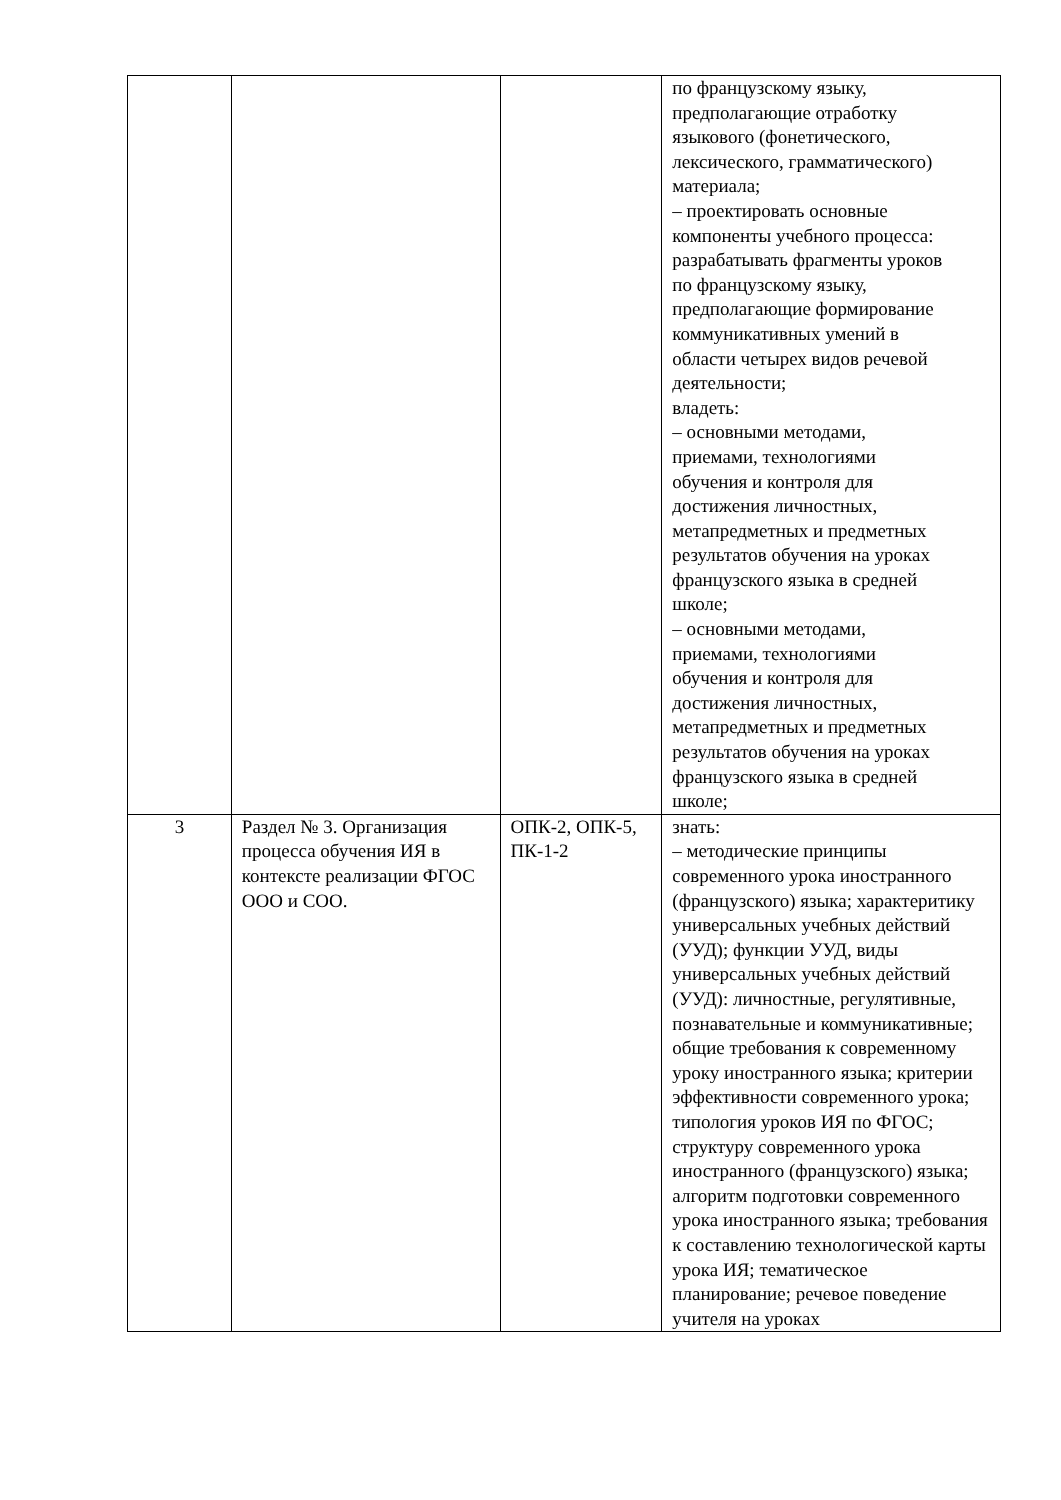| | | | по французскому языку, предполагающие отработку языкового (фонетического, лексического, грамматического) материала; – проектировать основные компоненты учебного процесса: разрабатывать фрагменты уроков по французскому языку, предполагающие формирование коммуникативных умений в области четырех видов речевой деятельности; владеть: – основными методами, приемами, технологиями обучения и контроля для достижения личностных, метапредметных и предметных результатов обучения на уроках французского языка в средней школе; – основными методами, приемами, технологиями обучения и контроля для достижения личностных, метапредметных и предметных результатов обучения на уроках французского языка в средней школе; |
| 3 | Раздел № 3. Организация процесса обучения ИЯ в контексте реализации ФГОС ООО и СОО. | ОПК-2, ОПК-5, ПК-1-2 | знать: – методические принципы современного урока иностранного (французского) языка; характеритику универсальных учебных действий (УУД); функции УУД, виды универсальных учебных действий (УУД): личностные, регулятивные, познавательные и коммуникативные; общие требования к современному уроку иностранного языка; критерии эффективности современного урока; типология уроков ИЯ по ФГОС; структуру современного урока иностранного (французского) языка; алгоритм подготовки современного урока иностранного языка; требования к составлению технологической карты урока ИЯ; тематическое планирование; речевое поведение учителя на уроках |